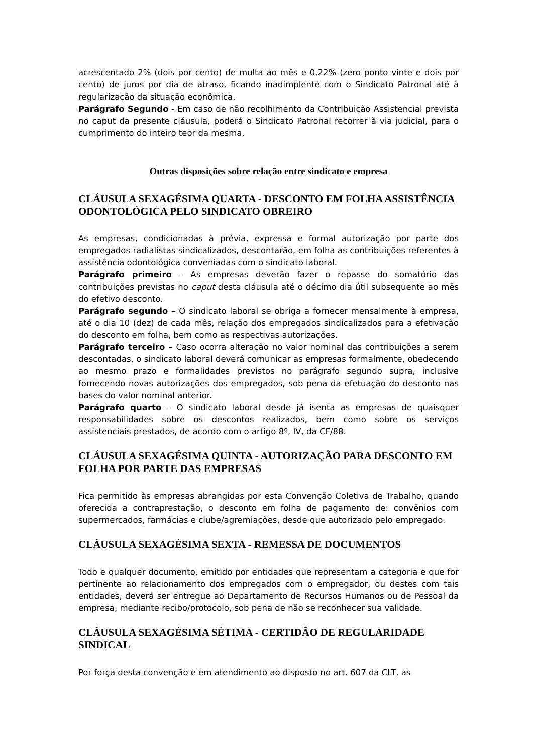acrescentado 2% (dois por cento) de multa ao mês e 0,22% (zero ponto vinte e dois por cento) de juros por dia de atraso, ficando inadimplente com o Sindicato Patronal até à regularização da situação econômica.
Parágrafo Segundo - Em caso de não recolhimento da Contribuição Assistencial prevista no caput da presente cláusula, poderá o Sindicato Patronal recorrer à via judicial, para o cumprimento do inteiro teor da mesma.
Outras disposições sobre relação entre sindicato e empresa
CLÁUSULA SEXAGÉSIMA QUARTA - DESCONTO EM FOLHA ASSISTÊNCIA ODONTOLÓGICA PELO SINDICATO OBREIRO
As empresas, condicionadas à prévia, expressa e formal autorização por parte dos empregados radialistas sindicalizados, descontarão, em folha as contribuições referentes à assistência odontológica conveniadas com o sindicato laboral.
Parágrafo primeiro – As empresas deverão fazer o repasse do somatório das contribuições previstas no caput desta cláusula até o décimo dia útil subsequente ao mês do efetivo desconto.
Parágrafo segundo – O sindicato laboral se obriga a fornecer mensalmente à empresa, até o dia 10 (dez) de cada mês, relação dos empregados sindicalizados para a efetivação do desconto em folha, bem como as respectivas autorizações.
Parágrafo terceiro – Caso ocorra alteração no valor nominal das contribuições a serem descontadas, o sindicato laboral deverá comunicar as empresas formalmente, obedecendo ao mesmo prazo e formalidades previstos no parágrafo segundo supra, inclusive fornecendo novas autorizações dos empregados, sob pena da efetuação do desconto nas bases do valor nominal anterior.
Parágrafo quarto – O sindicato laboral desde já isenta as empresas de quaisquer responsabilidades sobre os descontos realizados, bem como sobre os serviços assistenciais prestados, de acordo com o artigo 8º, IV, da CF/88.
CLÁUSULA SEXAGÉSIMA QUINTA - AUTORIZAÇÃO PARA DESCONTO EM FOLHA POR PARTE DAS EMPRESAS
Fica permitido às empresas abrangidas por esta Convenção Coletiva de Trabalho, quando oferecida a contraprestação, o desconto em folha de pagamento de: convênios com supermercados, farmácias e clube/agremiações, desde que autorizado pelo empregado.
CLÁUSULA SEXAGÉSIMA SEXTA - REMESSA DE DOCUMENTOS
Todo e qualquer documento, emitido por entidades que representam a categoria e que for pertinente ao relacionamento dos empregados com o empregador, ou destes com tais entidades, deverá ser entregue ao Departamento de Recursos Humanos ou de Pessoal da empresa, mediante recibo/protocolo, sob pena de não se reconhecer sua validade.
CLÁUSULA SEXAGÉSIMA SÉTIMA - CERTIDÃO DE REGULARIDADE SINDICAL
Por força desta convenção e em atendimento ao disposto no art. 607 da CLT, as